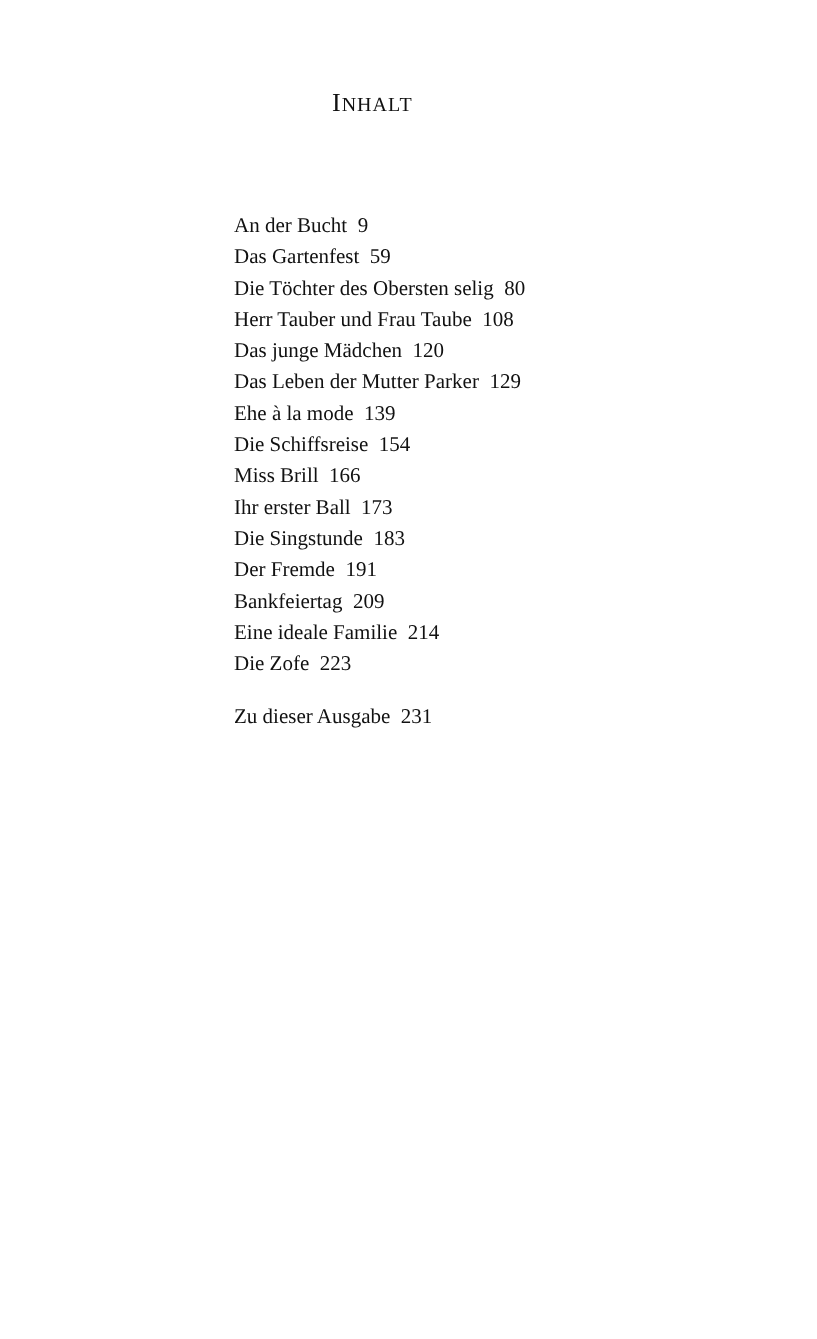INHALT
An der Bucht 9
Das Gartenfest 59
Die Töchter des Obersten selig 80
Herr Tauber und Frau Taube 108
Das junge Mädchen 120
Das Leben der Mutter Parker 129
Ehe à la mode 139
Die Schiffsreise 154
Miss Brill 166
Ihr erster Ball 173
Die Singstunde 183
Der Fremde 191
Bankfeiertag 209
Eine ideale Familie 214
Die Zofe 223
Zu dieser Ausgabe 231